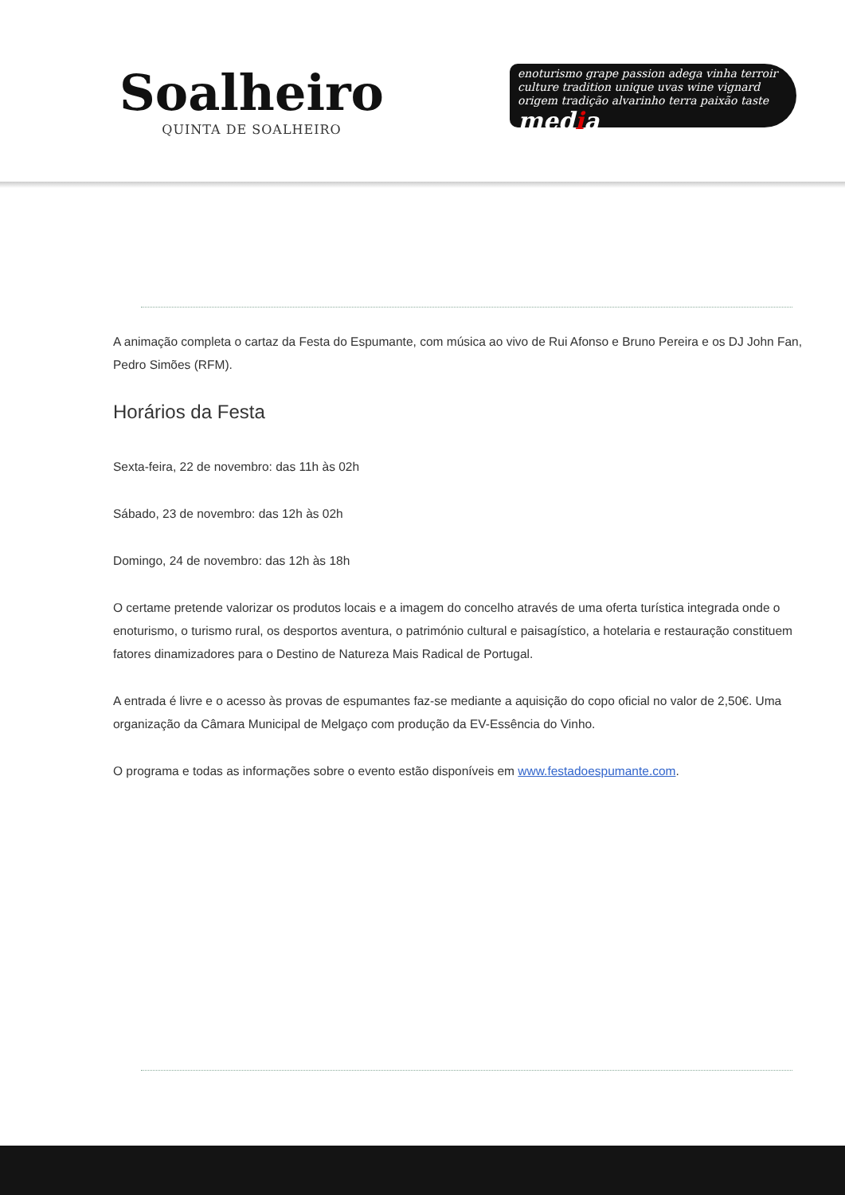Soalheiro
QUINTA DE SOALHEIRO
enoturismo grape passion adega vinha terroir culture tradition unique uvas wine vignard origem tradição alvarinho terra paixão taste
media
A animação completa o cartaz da Festa do Espumante, com música ao vivo de Rui Afonso e Bruno Pereira e os DJ John Fan, Pedro Simões (RFM).
Horários da Festa
Sexta-feira, 22 de novembro: das 11h às 02h
Sábado, 23 de novembro: das 12h às 02h
Domingo, 24 de novembro: das 12h às 18h
O certame pretende valorizar os produtos locais e a imagem do concelho através de uma oferta turística integrada onde o enoturismo, o turismo rural, os desportos aventura, o património cultural e paisagístico, a hotelaria e restauração constituem fatores dinamizadores para o Destino de Natureza Mais Radical de Portugal.
A entrada é livre e o acesso às provas de espumantes faz-se mediante a aquisição do copo oficial no valor de 2,50€. Uma organização da Câmara Municipal de Melgaço com produção da EV-Essência do Vinho.
O programa e todas as informações sobre o evento estão disponíveis em www.festadoespumante.com.